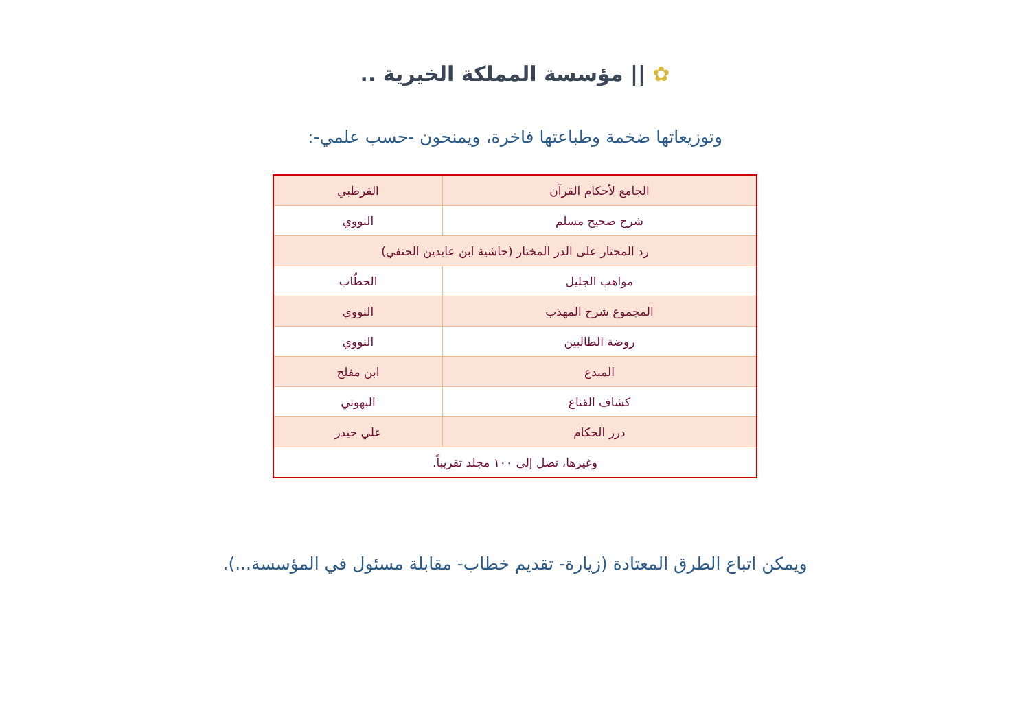✿ || مؤسسة المملكة الخيرية ..
وتوزيعاتها ضخمة وطباعتها فاخرة، ويمنحون -حسب علمي-:
| الجامع لأحكام القرآن | القرطبي |
| شرح صحيح مسلم | النووي |
| رد المحتار على الدر المختار (حاشية ابن عابدين الحنفي) | |
| مواهب الجليل | الحطّاب |
| المجموع شرح المهذب | النووي |
| روضة الطالبين | النووي |
| المبدع | ابن مفلح |
| كشاف القناع | البهوتي |
| درر الحكام | علي حيدر |
| وغيرها، تصل إلى ١٠٠ مجلد تقريباً. | |
ويمكن اتباع الطرق المعتادة (زيارة- تقديم خطاب- مقابلة مسئول في المؤسسة...).